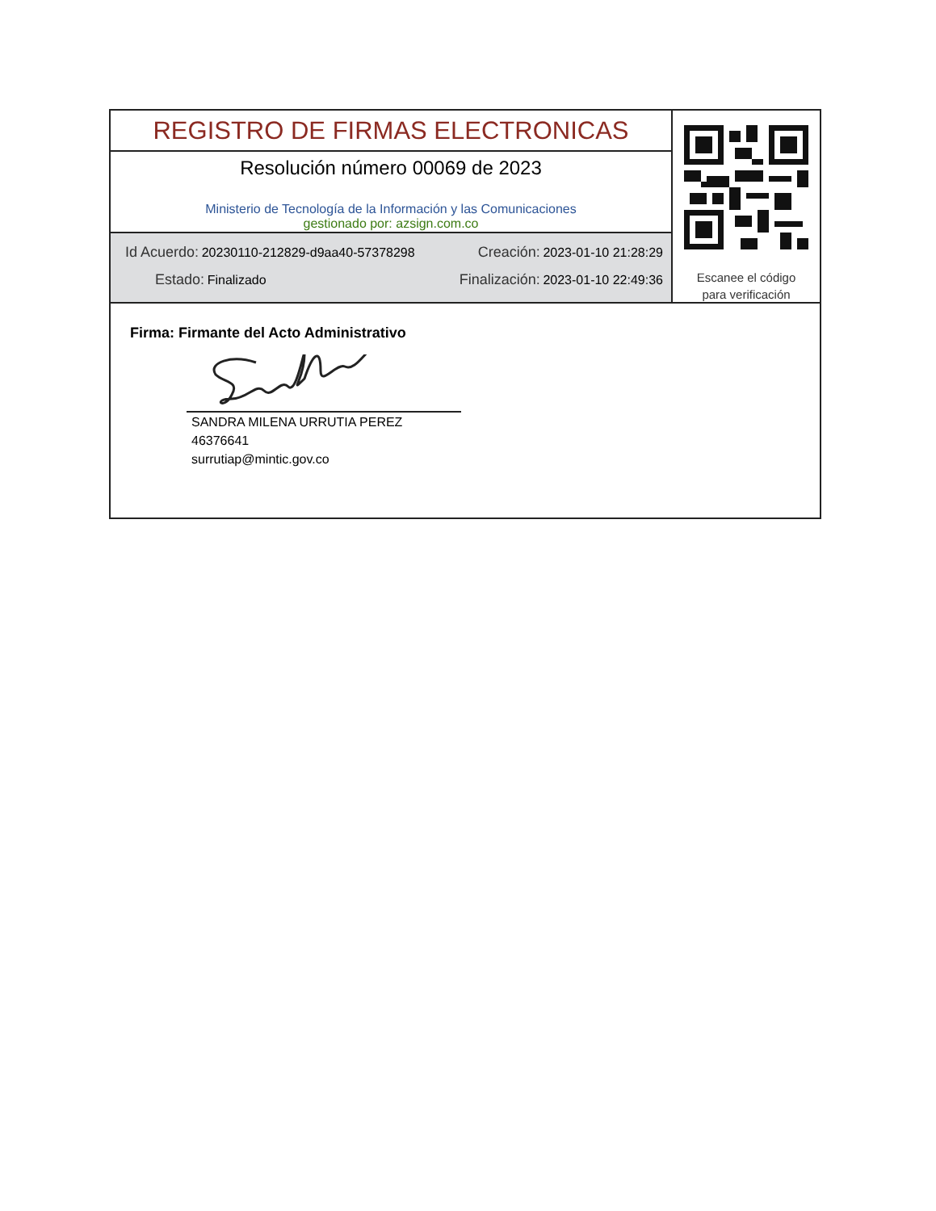REGISTRO DE FIRMAS ELECTRONICAS
Resolución número 00069 de 2023
Ministerio de Tecnología de la Información y las Comunicaciones
gestionado por: azsign.com.co
Id Acuerdo: 20230110-212829-d9aa40-57378298 Creación: 2023-01-10 21:28:29
Estado: Finalizado Finalización: 2023-01-10 22:49:36
Escanee el código
para verificación
Firma: Firmante del Acto Administrativo
SANDRA MILENA URRUTIA PEREZ
46376641
surrutiap@mintic.gov.co